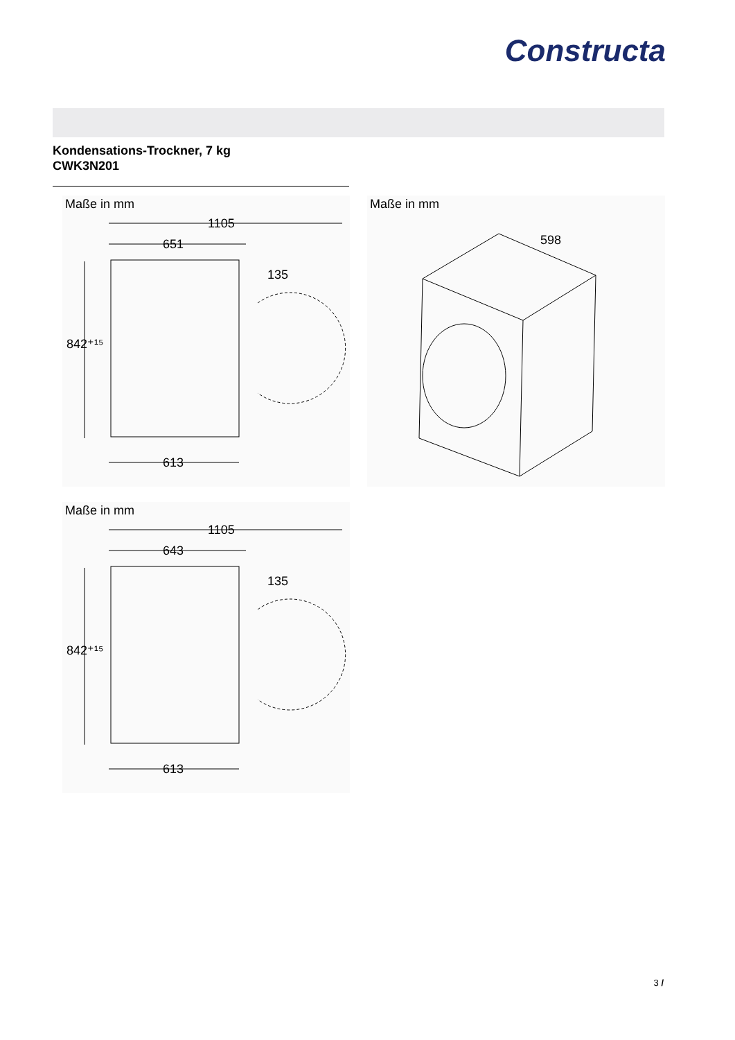Constructa
Kondensations-Trockner, 7 kg
CWK3N201
Maße in mm
1105
651
842⁺¹⁵
135
613
Maße in mm
598
Maße in mm
1105
643
842⁺¹⁵
135
613
3 /